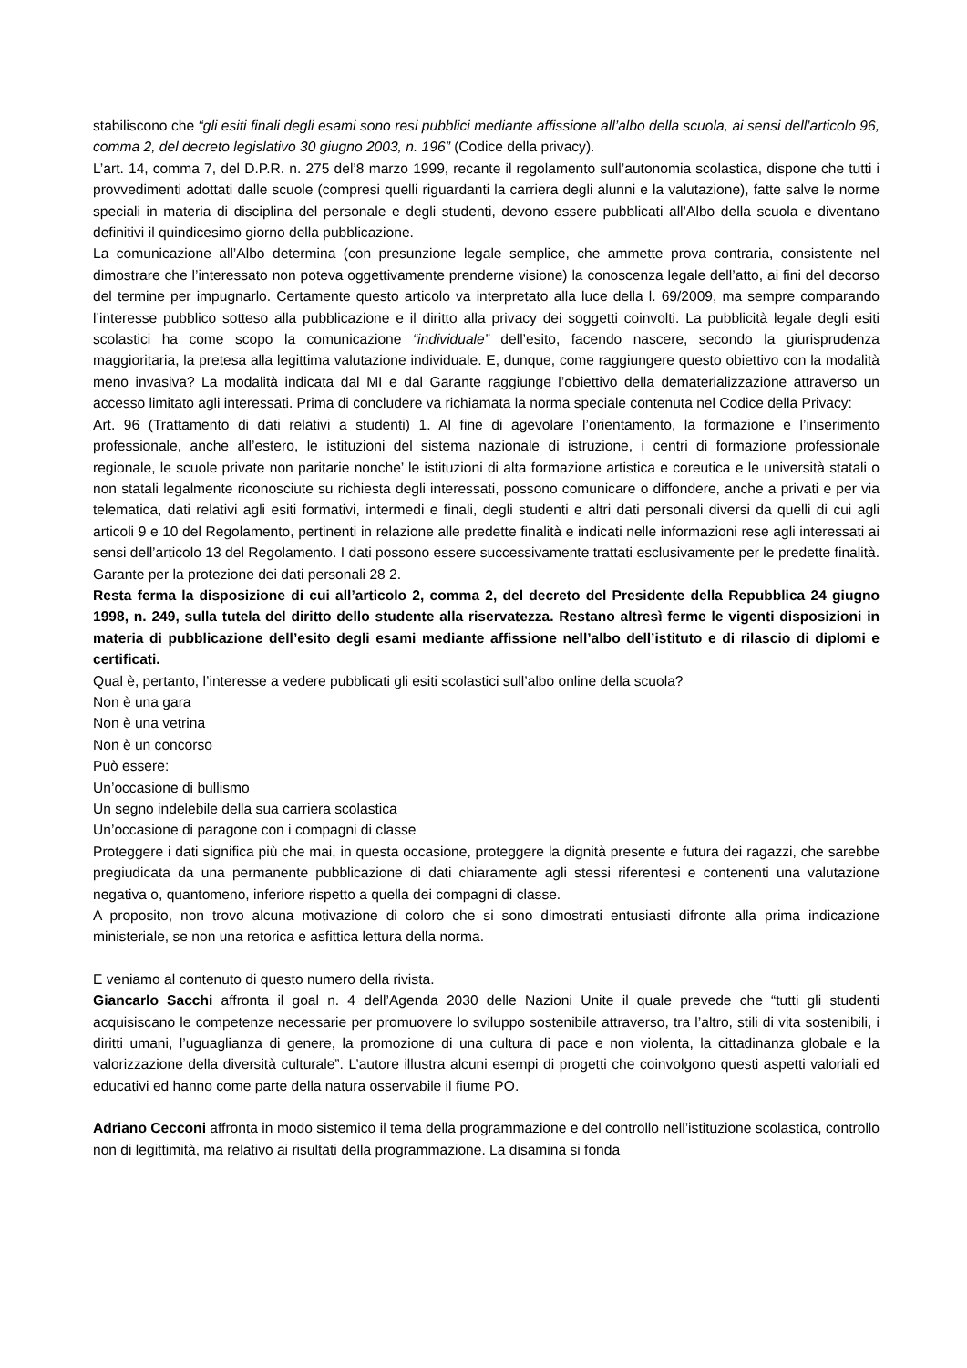stabiliscono che “gli esiti finali degli esami sono resi pubblici mediante affissione all’albo della scuola, ai sensi dell’articolo 96, comma 2, del decreto legislativo 30 giugno 2003, n. 196” (Codice della privacy).
L’art. 14, comma 7, del D.P.R. n. 275 del’8 marzo 1999, recante il regolamento sull’autonomia scolastica, dispone che tutti i provvedimenti adottati dalle scuole (compresi quelli riguardanti la carriera degli alunni e la valutazione), fatte salve le norme speciali in materia di disciplina del personale e degli studenti, devono essere pubblicati all’Albo della scuola e diventano definitivi il quindicesimo giorno della pubblicazione.
La comunicazione all’Albo determina (con presunzione legale semplice, che ammette prova contraria, consistente nel dimostrare che l’interessato non poteva oggettivamente prenderne visione) la conoscenza legale dell’atto, ai fini del decorso del termine per impugnarlo. Certamente questo articolo va interpretato alla luce della l. 69/2009, ma sempre comparando l’interesse pubblico sotteso alla pubblicazione e il diritto alla privacy dei soggetti coinvolti. La pubblicità legale degli esiti scolastici ha come scopo la comunicazione “individuale” dell’esito, facendo nascere, secondo la giurisprudenza maggioritaria, la pretesa alla legittima valutazione individuale. E, dunque, come raggiungere questo obiettivo con la modalità meno invasiva? La modalità indicata dal MI e dal Garante raggiunge l’obiettivo della dematerializzazione attraverso un accesso limitato agli interessati. Prima di concludere va richiamata la norma speciale contenuta nel Codice della Privacy:
Art. 96 (Trattamento di dati relativi a studenti) 1. Al fine di agevolare l’orientamento, la formazione e l’inserimento professionale, anche all’estero, le istituzioni del sistema nazionale di istruzione, i centri di formazione professionale regionale, le scuole private non paritarie nonche’ le istituzioni di alta formazione artistica e coreutica e le università statali o non statali legalmente riconosciute su richiesta degli interessati, possono comunicare o diffondere, anche a privati e per via telematica, dati relativi agli esiti formativi, intermedi e finali, degli studenti e altri dati personali diversi da quelli di cui agli articoli 9 e 10 del Regolamento, pertinenti in relazione alle predette finalità e indicati nelle informazioni rese agli interessati ai sensi dell’articolo 13 del Regolamento. I dati possono essere successivamente trattati esclusivamente per le predette finalità. Garante per la protezione dei dati personali 28 2.
Resta ferma la disposizione di cui all’articolo 2, comma 2, del decreto del Presidente della Repubblica 24 giugno 1998, n. 249, sulla tutela del diritto dello studente alla riservatezza. Restano altresì ferme le vigenti disposizioni in materia di pubblicazione dell’esito degli esami mediante affissione nell’albo dell’istituto e di rilascio di diplomi e certificati.
Qual è, pertanto, l’interesse a vedere pubblicati gli esiti scolastici sull’albo online della scuola?
Non è una gara
Non è una vetrina
Non è un concorso
Può essere:
Un’occasione di bullismo
Un segno indelebile della sua carriera scolastica
Un’occasione di paragone con i compagni di classe
Proteggere i dati significa più che mai, in questa occasione, proteggere la dignità presente e futura dei ragazzi, che sarebbe pregiudicata da una permanente pubblicazione di dati chiaramente agli stessi riferentesi e contenenti una valutazione negativa o, quantomeno, inferiore rispetto a quella dei compagni di classe.
A proposito, non trovo alcuna motivazione di coloro che si sono dimostrati entusiasti difronte alla prima indicazione ministeriale, se non una retorica e asfittica lettura della norma.
E veniamo al contenuto di questo numero della rivista.
Giancarlo Sacchi affronta il goal n. 4 dell’Agenda 2030 delle Nazioni Unite il quale prevede che “tutti gli studenti acquisiscano le competenze necessarie per promuovere lo sviluppo sostenibile attraverso, tra l’altro, stili di vita sostenibili, i diritti umani, l’uguaglianza di genere, la promozione di una cultura di pace e non violenta, la cittadinanza globale e la valorizzazione della diversità culturale”. L’autore illustra alcuni esempi di progetti che coinvolgono questi aspetti valoriali ed educativi ed hanno come parte della natura osservabile il fiume PO.
Adriano Cecconi affronta in modo sistemico il tema della programmazione e del controllo nell’istituzione scolastica, controllo non di legittimità, ma relativo ai risultati della programmazione. La disamina si fonda